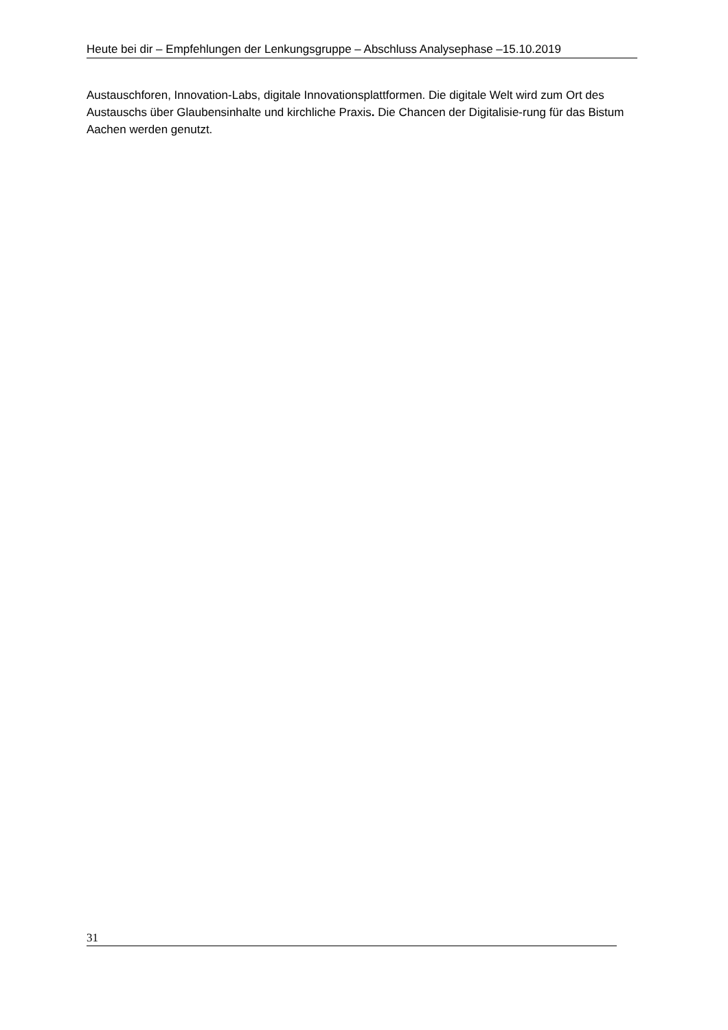Heute bei dir – Empfehlungen der Lenkungsgruppe – Abschluss Analysephase –15.10.2019
Austauschforen, Innovation-Labs, digitale Innovationsplattformen. Die digitale Welt wird zum Ort des Austauschs über Glaubensinhalte und kirchliche Praxis. Die Chancen der Digitalisie-rung für das Bistum Aachen werden genutzt.
31